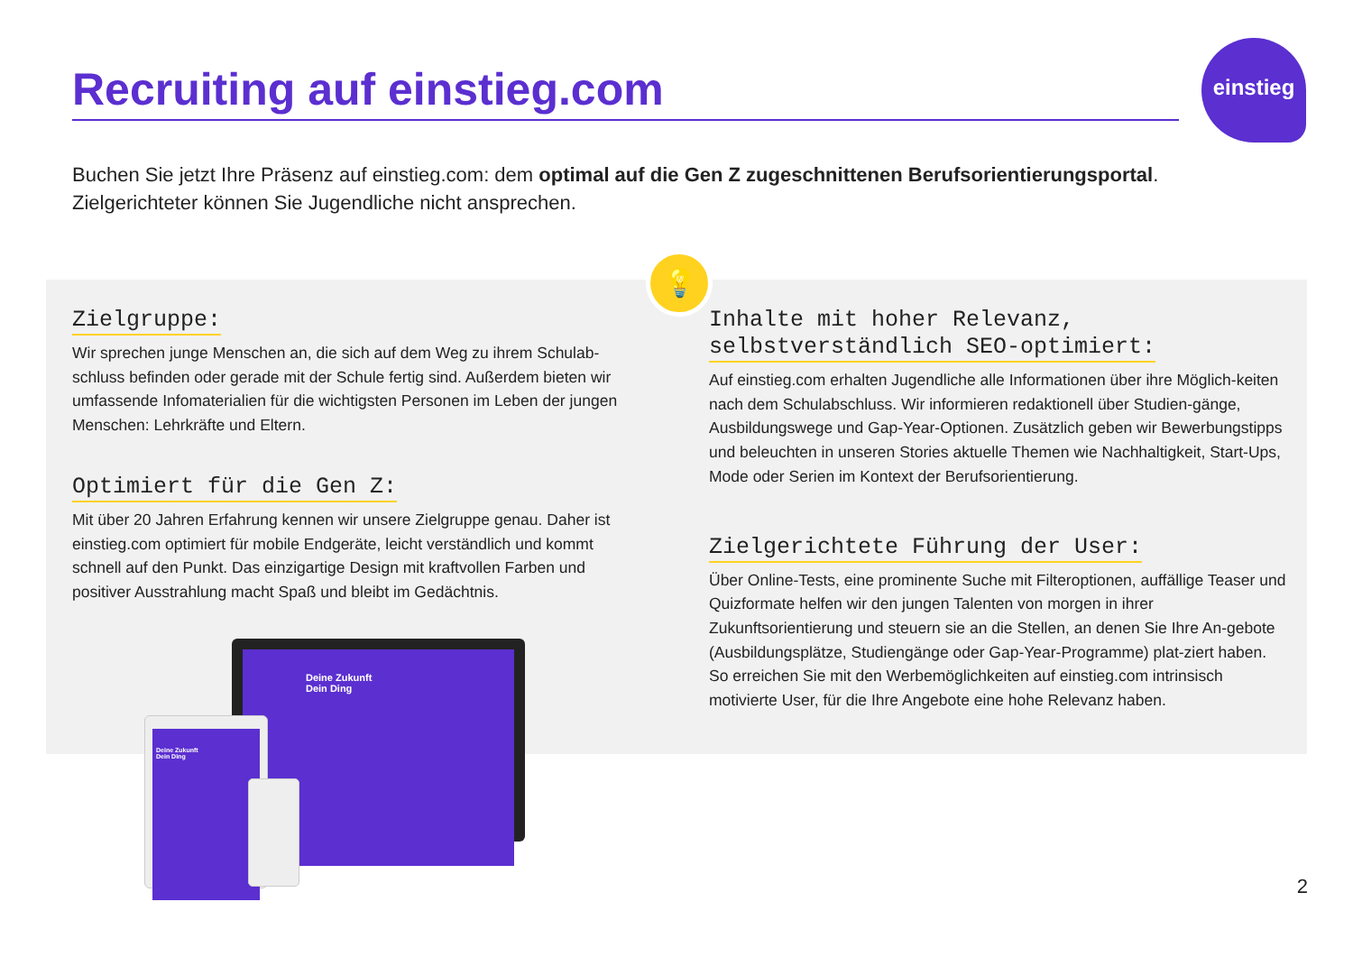Recruiting auf einstieg.com
einstieg
Buchen Sie jetzt Ihre Präsenz auf einstieg.com: dem optimal auf die Gen Z zugeschnittenen Berufsorientierungsportal. Zielgerichteter können Sie Jugendliche nicht ansprechen.
💡
Zielgruppe:
Wir sprechen junge Menschen an, die sich auf dem Weg zu ihrem Schulab-schluss befinden oder gerade mit der Schule fertig sind. Außerdem bieten wir umfassende Infomaterialien für die wichtigsten Personen im Leben der jungen Menschen: Lehrkräfte und Eltern.
Optimiert für die Gen Z:
Mit über 20 Jahren Erfahrung kennen wir unsere Zielgruppe genau. Daher ist einstieg.com optimiert für mobile Endgeräte, leicht verständlich und kommt schnell auf den Punkt. Das einzigartige Design mit kraftvollen Farben und positiver Ausstrahlung macht Spaß und bleibt im Gedächtnis.
Inhalte mit hoher Relevanz,
selbstverständlich SEO-optimiert:
Auf einstieg.com erhalten Jugendliche alle Informationen über ihre Möglich-keiten nach dem Schulabschluss. Wir informieren redaktionell über Studien-gänge, Ausbildungswege und Gap-Year-Optionen. Zusätzlich geben wir Bewerbungstipps und beleuchten in unseren Stories aktuelle Themen wie Nachhaltigkeit, Start-Ups, Mode oder Serien im Kontext der Berufsorientierung.
Zielgerichtete Führung der User:
Über Online-Tests, eine prominente Suche mit Filteroptionen, auffällige Teaser und Quizformate helfen wir den jungen Talenten von morgen in ihrer Zukunftsorientierung und steuern sie an die Stellen, an denen Sie Ihre An-gebote (Ausbildungsplätze, Studiengänge oder Gap-Year-Programme) plat-ziert haben. So erreichen Sie mit den Werbemöglichkeiten auf einstieg.com intrinsisch motivierte User, für die Ihre Angebote eine hohe Relevanz haben.
Deine Zukunft
Dein Ding
Deine Zukunft
Dein Ding
2